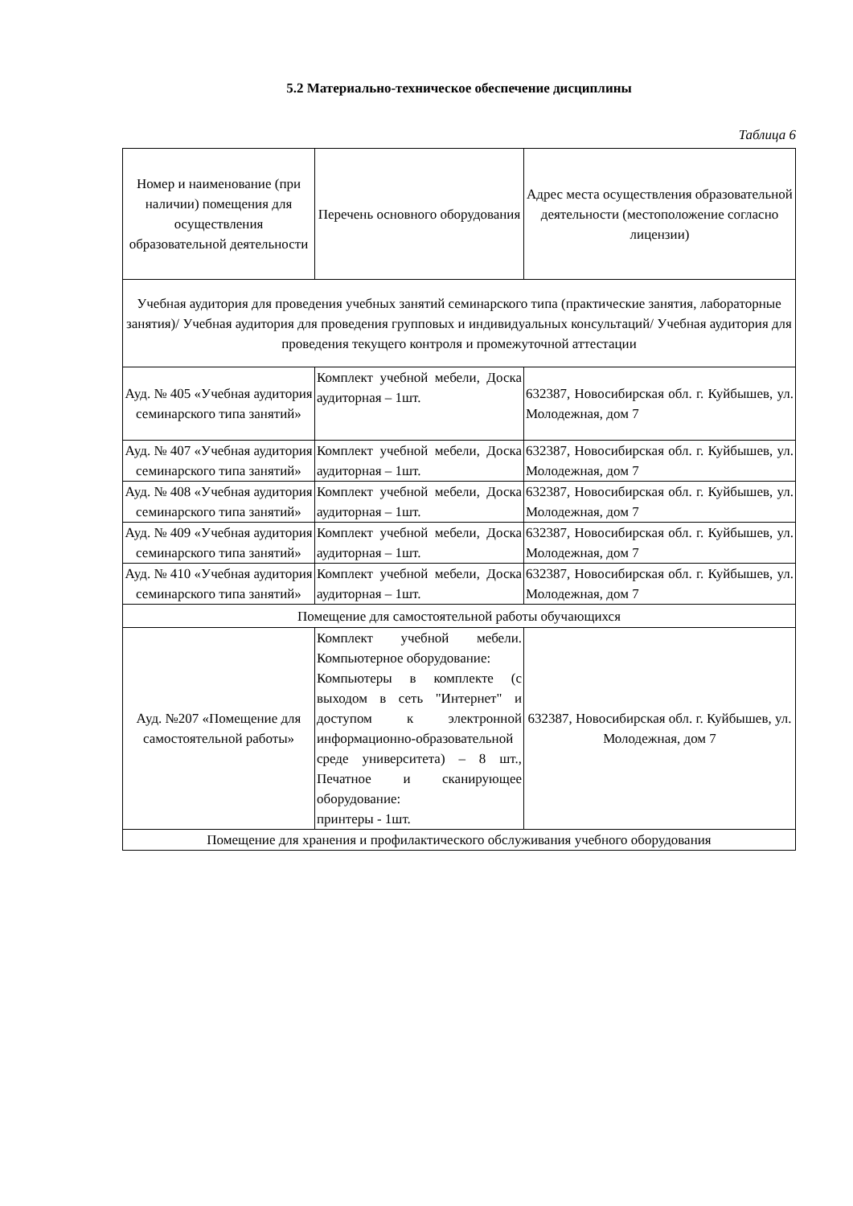5.2 Материально-техническое обеспечение дисциплины
Таблица 6
| Номер и наименование (при наличии) помещения для осуществления образовательной деятельности | Перечень основного оборудования | Адрес места осуществления образовательной деятельности (местоположение согласно лицензии) |
| --- | --- | --- |
| Учебная аудитория для проведения учебных занятий семинарского типа (практические занятия, лабораторные занятия)/ Учебная аудитория для проведения групповых и индивидуальных консультаций/ Учебная аудитория для проведения текущего контроля и промежуточной аттестации | | |
| Ауд. № 405 «Учебная аудитория семинарского типа занятий» | Комплект учебной мебели, Доска аудиторная – 1шт. | 632387, Новосибирская обл. г. Куйбышев, ул. Молодежная, дом 7 |
| Ауд. № 407 «Учебная аудитория семинарского типа занятий» | Комплект учебной мебели, Доска аудиторная – 1шт. | 632387, Новосибирская обл. г. Куйбышев, ул. Молодежная, дом 7 |
| Ауд. № 408 «Учебная аудитория семинарского типа занятий» | Комплект учебной мебели, Доска аудиторная – 1шт. | 632387, Новосибирская обл. г. Куйбышев, ул. Молодежная, дом 7 |
| Ауд. № 409 «Учебная аудитория семинарского типа занятий» | Комплект учебной мебели, Доска аудиторная – 1шт. | 632387, Новосибирская обл. г. Куйбышев, ул. Молодежная, дом 7 |
| Ауд. № 410 «Учебная аудитория семинарского типа занятий» | Комплект учебной мебели, Доска аудиторная – 1шт. | 632387, Новосибирская обл. г. Куйбышев, ул. Молодежная, дом 7 |
| Помещение для самостоятельной работы обучающихся | | |
| Ауд. №207 «Помещение для самостоятельной работы» | Комплект учебной мебели. Компьютерное оборудование: Компьютеры в комплекте (с выходом в сеть "Интернет" и доступом к электронной информационно-образовательной среде университета) – 8 шт., Печатное и сканирующее оборудование: принтеры - 1шт. | 632387, Новосибирская обл. г. Куйбышев, ул. Молодежная, дом 7 |
| Помещение для хранения и профилактического обслуживания учебного оборудования | | |